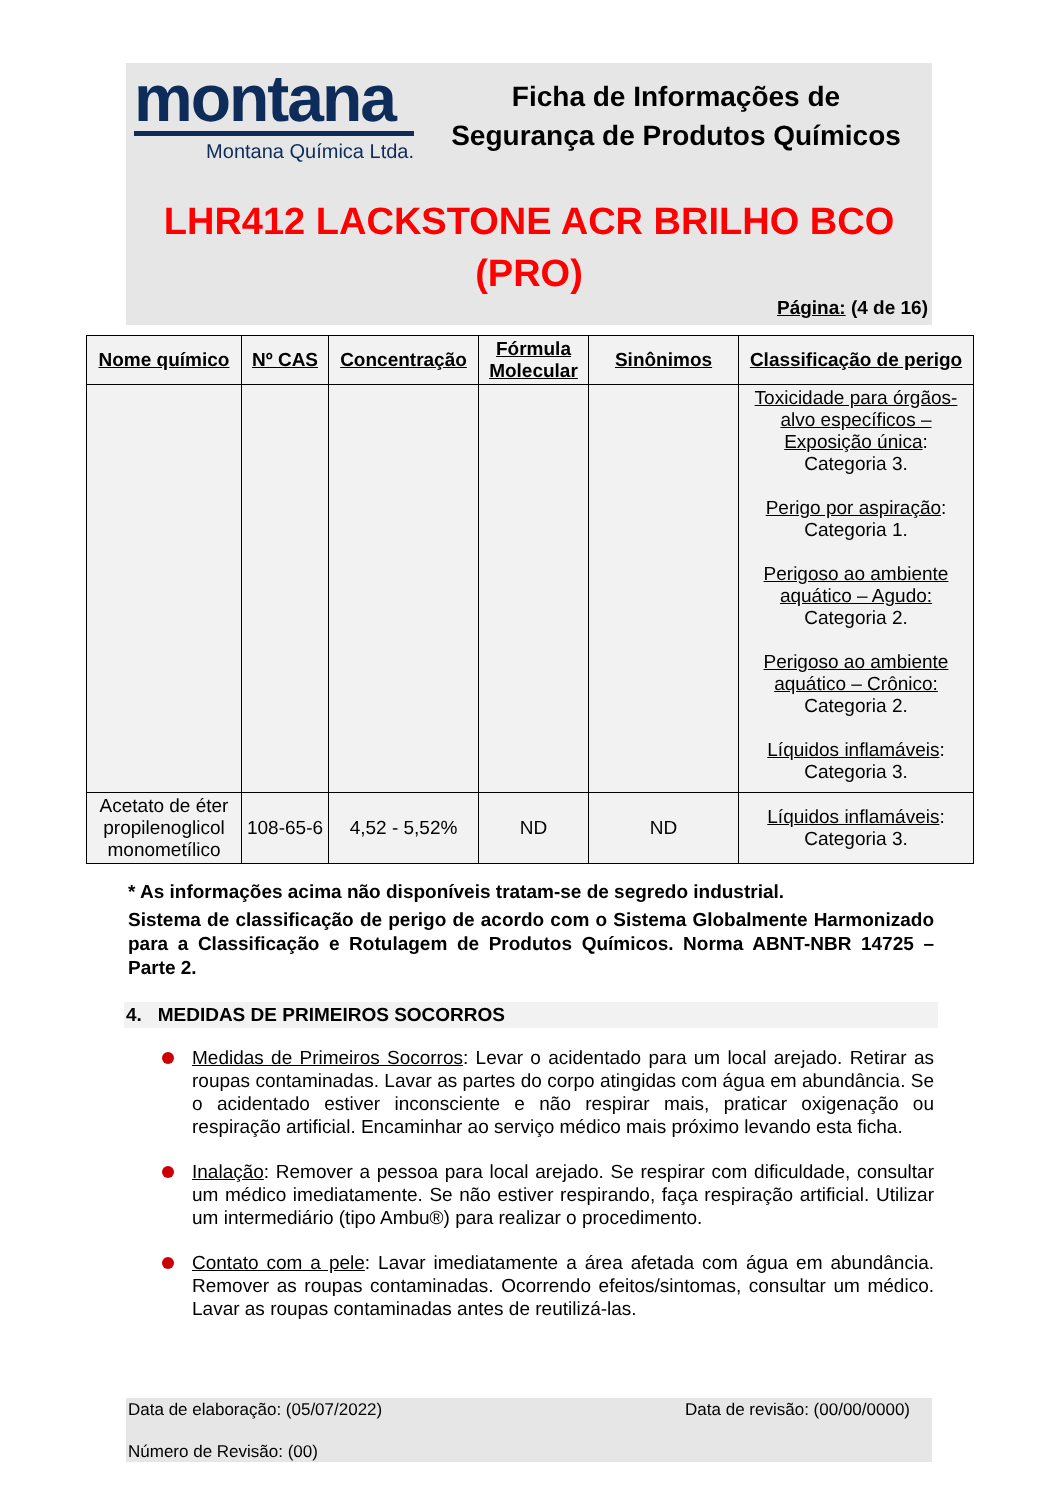montana
Montana Química Ltda.
Ficha de Informações de
Segurança de Produtos Químicos
LHR412 LACKSTONE ACR BRILHO BCO
(PRO)
Página: (4 de 16)
| Nome químico | Nº CAS | Concentração | Fórmula Molecular | Sinônimos | Classificação de perigo |
| --- | --- | --- | --- | --- | --- |
| | | | | | Toxicidade para órgãos-alvo específicos – Exposição única : Categoria 3. Perigo por aspiração : Categoria 1. Perigoso ao ambiente aquático – Agudo: Categoria 2. Perigoso ao ambiente aquático – Crônico: Categoria 2. Líquidos inflamáveis : Categoria 3. |
| Acetato de éter propilenoglicol monometílico | 108-65-6 | 4,52 - 5,52% | ND | ND | Líquidos inflamáveis : Categoria 3. |
* As informações acima não disponíveis tratam-se de segredo industrial.
Sistema de classificação de perigo de acordo com o Sistema Globalmente Harmonizado para a Classificação e Rotulagem de Produtos Químicos. Norma ABNT-NBR 14725 – Parte 2.
4. MEDIDAS DE PRIMEIROS SOCORROS
Medidas de Primeiros Socorros: Levar o acidentado para um local arejado. Retirar as roupas contaminadas. Lavar as partes do corpo atingidas com água em abundância. Se o acidentado estiver inconsciente e não respirar mais, praticar oxigenação ou respiração artificial. Encaminhar ao serviço médico mais próximo levando esta ficha.
Inalação: Remover a pessoa para local arejado. Se respirar com dificuldade, consultar um médico imediatamente. Se não estiver respirando, faça respiração artificial. Utilizar um intermediário (tipo Ambu®) para realizar o procedimento.
Contato com a pele: Lavar imediatamente a área afetada com água em abundância. Remover as roupas contaminadas. Ocorrendo efeitos/sintomas, consultar um médico. Lavar as roupas contaminadas antes de reutilizá-las.
Data de elaboração: (05/07/2022) Data de revisão: (00/00/0000)
Número de Revisão: (00)